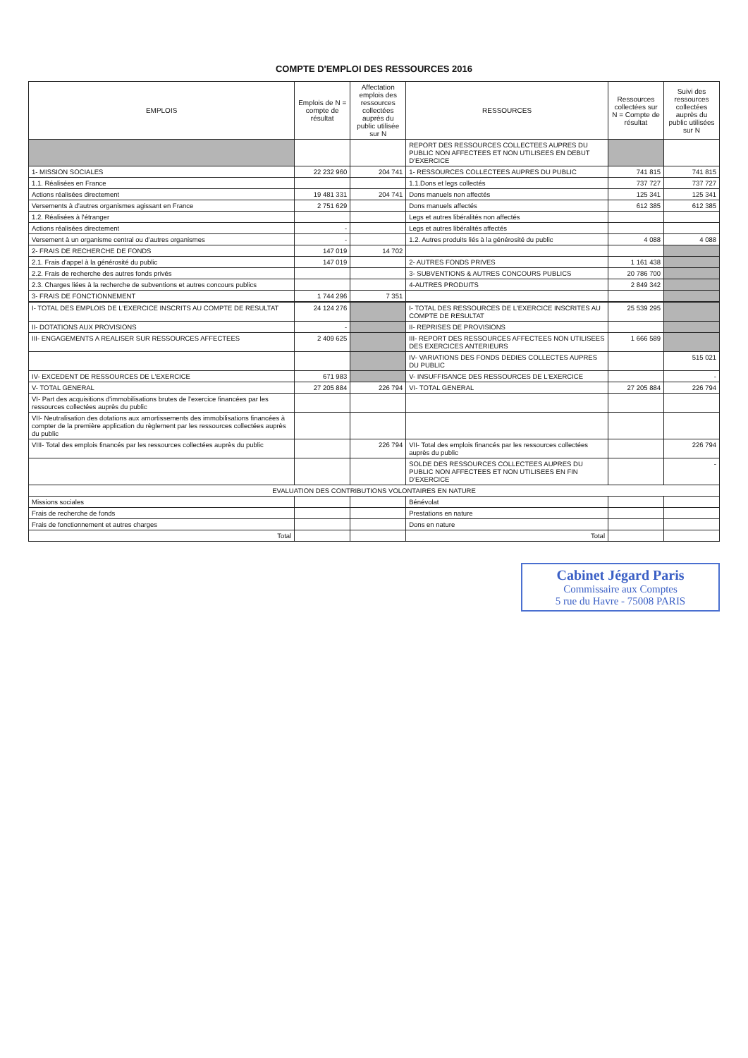COMPTE D'EMPLOI DES RESSOURCES 2016
| EMPLOIS | Emplois de N = compte de résultat | Affectation emplois des ressources collectées auprès du public utilisée sur N | RESSOURCES | Ressources collectées sur N = Compte de résultat | Suivi des ressources collectées auprès du public utilisées sur N |
| --- | --- | --- | --- | --- | --- |
| | | | REPORT DES RESSOURCES COLLECTEES AUPRES DU PUBLIC NON AFFECTEES ET NON UTILISEES EN DEBUT D'EXERCICE | | |
| 1- MISSION SOCIALES | 22 232 960 | 204 741 | 1- RESSOURCES COLLECTEES AUPRES DU PUBLIC | 741 815 | 741 815 |
| 1.1. Réalisées en France | | | 1.1.Dons et legs collectés | 737 727 | 737 727 |
| Actions réalisées directement | 19 481 331 | 204 741 | Dons manuels non affectés | 125 341 | 125 341 |
| Versements à d'autres organismes agissant en France | 2 751 629 | | Dons manuels affectés | 612 385 | 612 385 |
| 1.2. Réalisées à l'étranger | | | Legs et autres libéralités non affectés | | |
| Actions réalisées directement | - | | Legs et autres libéralités affectés | | |
| Versement à un organisme central ou d'autres organismes | - | | 1.2. Autres produits liés à la générosité du public | 4 088 | 4 088 |
| 2- FRAIS DE RECHERCHE DE FONDS | 147 019 | 14 702 | | | |
| 2.1. Frais d'appel à la générosité du public | 147 019 | | 2- AUTRES FONDS PRIVES | 1 161 438 | |
| 2.2. Frais de recherche des autres fonds privés | | | 3- SUBVENTIONS & AUTRES CONCOURS PUBLICS | 20 786 700 | |
| 2.3. Charges liées à la recherche de subventions et autres concours publics | | | 4-AUTRES PRODUITS | 2 849 342 | |
| 3- FRAIS DE FONCTIONNEMENT | 1 744 296 | 7 351 | | | |
| I- TOTAL DES EMPLOIS DE L'EXERCICE INSCRITS AU COMPTE DE RESULTAT | 24 124 276 | | I- TOTAL DES RESSOURCES DE L'EXERCICE INSCRITES AU COMPTE DE RESULTAT | 25 539 295 | |
| II- DOTATIONS AUX PROVISIONS | - | | II- REPRISES DE PROVISIONS | | |
| III- ENGAGEMENTS A REALISER SUR RESSOURCES AFFECTEES | 2 409 625 | | III- REPORT DES RESSOURCES AFFECTEES NON UTILISEES DES EXERCICES ANTERIEURS | 1 666 589 | |
| | | | IV- VARIATIONS DES FONDS DEDIES COLLECTES AUPRES DU PUBLIC | | 515 021 |
| IV- EXCEDENT DE RESSOURCES DE L'EXERCICE | 671 983 | | V- INSUFFISANCE DES RESSOURCES DE L'EXERCICE | | - |
| V- TOTAL GENERAL | 27 205 884 | 226 794 | VI- TOTAL GENERAL | 27 205 884 | 226 794 |
| VI- Part des acquisitions d'immobilisations brutes de l'exercice financées par les ressources collectées auprès du public | | | | | |
| VII- Neutralisation des dotations aux amortissements des immobilisations financées à compter de la première application du règlement par les ressources collectées auprès du public | | | | | |
| VIII- Total des emplois financés par les ressources collectées auprès du public | | 226 794 | VII- Total des emplois financés par les ressources collectées auprès du public | | 226 794 |
| | | | SOLDE DES RESSOURCES COLLECTEES AUPRES DU PUBLIC NON AFFECTEES ET NON UTILISEES EN FIN D'EXERCICE | | - |
| EVALUATION DES CONTRIBUTIONS VOLONTAIRES EN NATURE | | | | | |
| Missions sociales | | | Bénévolat | | |
| Frais de recherche de fonds | | | Prestations en nature | | |
| Frais de fonctionnement et autres charges | | | Dons en nature | | |
| Total | | | Total | | |
Cabinet Jégard Paris
Commissaire aux Comptes
5 rue du Havre - 75008 PARIS